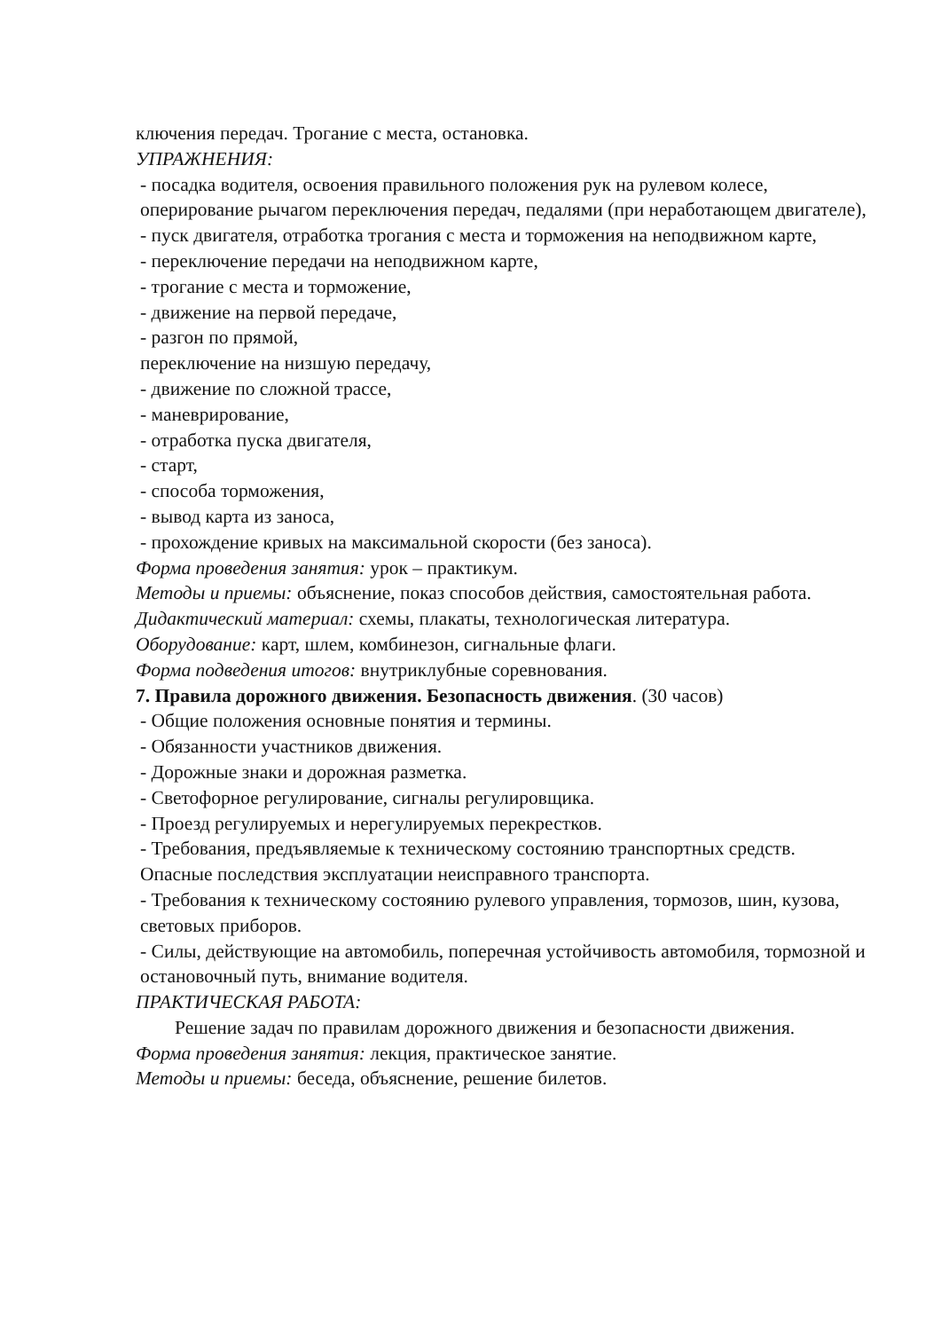ключения передач. Трогание с места, остановка.
УПРАЖНЕНИЯ:
- посадка водителя, освоения правильного положения рук на рулевом колесе, оперирование рычагом переключения передач, педалями (при неработающем двигателе),
- пуск двигателя, отработка трогания с места и торможения на неподвижном карте,
- переключение передачи на неподвижном карте,
- трогание с места и торможение,
- движение на первой передаче,
- разгон по прямой,
переключение на низшую передачу,
- движение по сложной трассе,
- маневрирование,
- отработка пуска двигателя,
- старт,
- способа торможения,
- вывод карта из заноса,
- прохождение кривых на максимальной скорости (без заноса).
Форма проведения занятия: урок – практикум.
Методы и приемы: объяснение, показ способов действия, самостоятельная работа.
Дидактический материал: схемы, плакаты, технологическая литература.
Оборудование: карт, шлем, комбинезон, сигнальные флаги.
Форма подведения итогов: внутриклубные соревнования.
7. Правила дорожного движения. Безопасность движения. (30 часов)
- Общие положения основные понятия и термины.
- Обязанности участников движения.
- Дорожные знаки и дорожная разметка.
- Светофорное регулирование, сигналы регулировщика.
- Проезд регулируемых и нерегулируемых перекрестков.
- Требования, предъявляемые к техническому состоянию транспортных средств. Опасные последствия эксплуатации неисправного транспорта.
- Требования к техническому состоянию рулевого управления, тормозов, шин, кузова, световых приборов.
- Силы, действующие на автомобиль, поперечная устойчивость автомобиля, тормозной и остановочный путь, внимание водителя.
ПРАКТИЧЕСКАЯ РАБОТА:
Решение задач по правилам дорожного движения и безопасности движения.
Форма проведения занятия: лекция, практическое занятие.
Методы и приемы: беседа, объяснение, решение билетов.